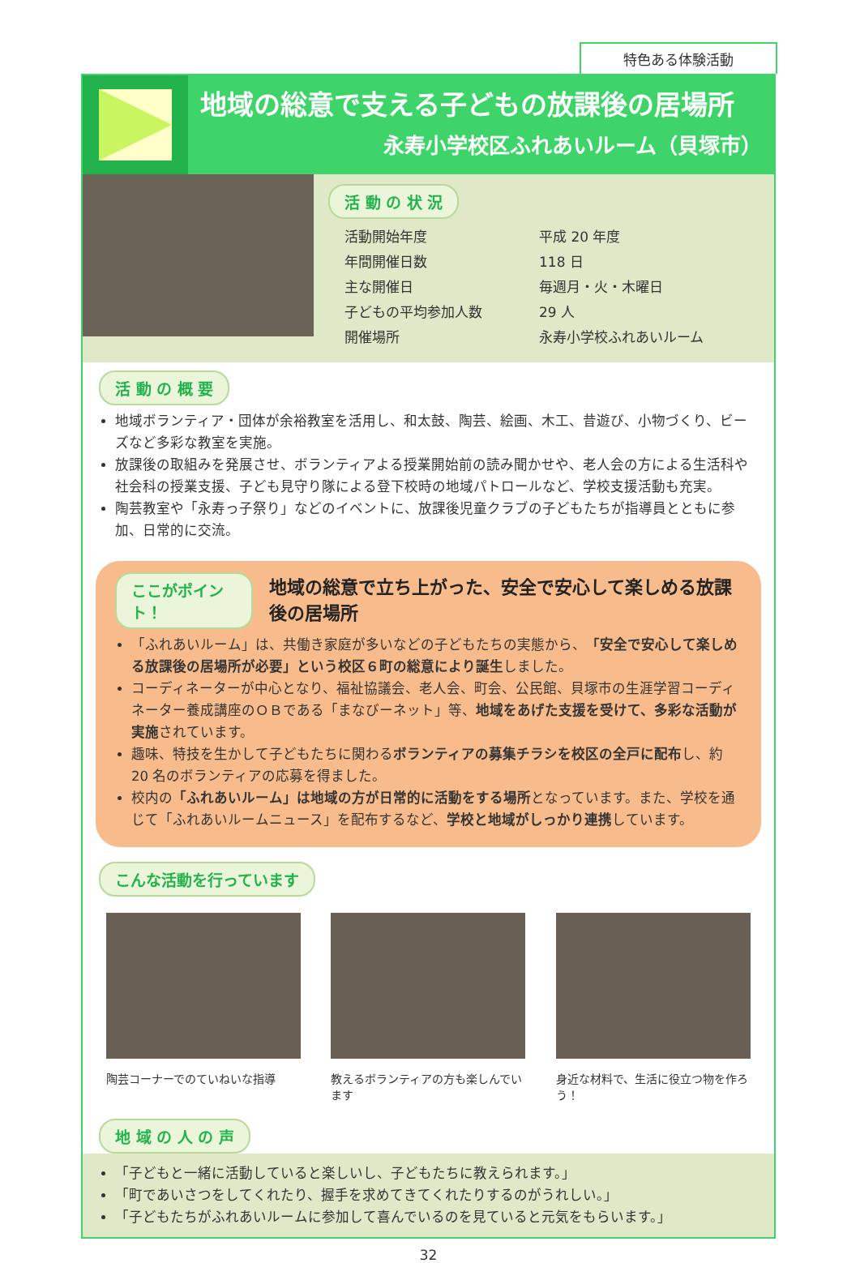特色ある体験活動
地域の総意で支える子どもの放課後の居場所
永寿小学校区ふれあいルーム（貝塚市）
活 動 の 状 況
| 活動開始年度 | 平成 20 年度 |
| 年間開催日数 | 118 日 |
| 主な開催日 | 毎週月・火・木曜日 |
| 子どもの平均参加人数 | 29 人 |
| 開催場所 | 永寿小学校ふれあいルーム |
活 動 の 概 要
地域ボランティア・団体が余裕教室を活用し、和太鼓、陶芸、絵画、木工、昔遊び、小物づくり、ビーズなど多彩な教室を実施。
放課後の取組みを発展させ、ボランティアよる授業開始前の読み聞かせや、老人会の方による生活科や社会科の授業支援、子ども見守り隊による登下校時の地域パトロールなど、学校支援活動も充実。
陶芸教室や「永寿っ子祭り」などのイベントに、放課後児童クラブの子どもたちが指導員とともに参加、日常的に交流。
ここがポイント！
地域の総意で立ち上がった、安全で安心して楽しめる放課後の居場所
「ふれあいルーム」は、共働き家庭が多いなどの子どもたちの実態から、「安全で安心して楽しめる放課後の居場所が必要」という校区６町の総意により誕生しました。
コーディネーターが中心となり、福祉協議会、老人会、町会、公民館、貝塚市の生涯学習コーディネーター養成講座のＯＢである「まなびーネット」等、地域をあげた支援を受けて、多彩な活動が実施されています。
趣味、特技を生かして子どもたちに関わるボランティアの募集チラシを校区の全戸に配布し、約 20 名のボランティアの応募を得ました。
校内の「ふれあいルーム」は地域の方が日常的に活動をする場所となっています。また、学校を通じて「ふれあいルームニュース」を配布するなど、学校と地域がしっかり連携しています。
こんな活動を行っています
陶芸コーナーでのていねいな指導 教えるボランティアの方も楽しんでいます
身近な材料で、生活に役立つ物を作ろう！
地 域 の 人 の 声
「子どもと一緒に活動していると楽しいし、子どもたちに教えられます。」
「町であいさつをしてくれたり、握手を求めてきてくれたりするのがうれしい。」
「子どもたちがふれあいルームに参加して喜んでいるのを見ていると元気をもらいます。」
32